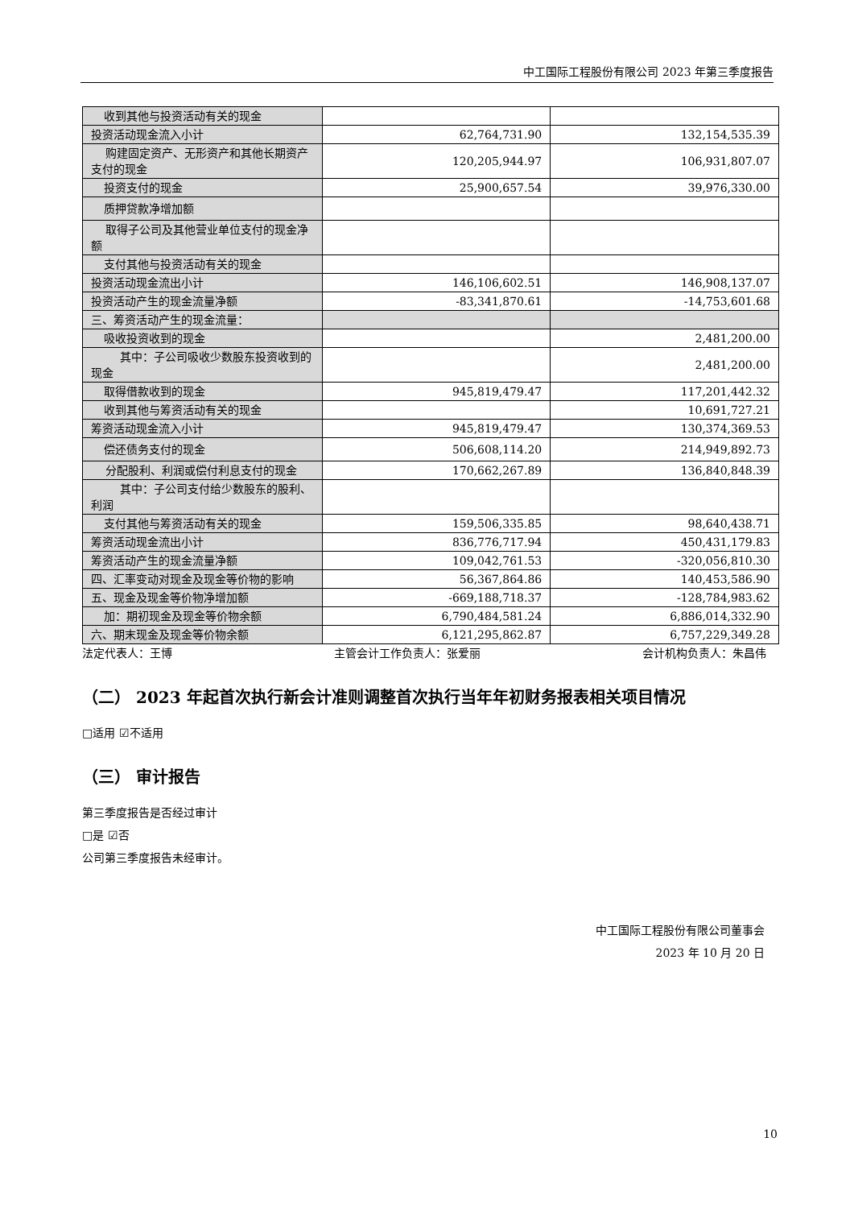中工国际工程股份有限公司 2023 年第三季度报告
| 收到其他与投资活动有关的现金 | | |
| 投资活动现金流入小计 | 62,764,731.90 | 132,154,535.39 |
| 购建固定资产、无形资产和其他长期资产支付的现金 | 120,205,944.97 | 106,931,807.07 |
| 投资支付的现金 | 25,900,657.54 | 39,976,330.00 |
| 质押贷款净增加额 | | |
| 取得子公司及其他营业单位支付的现金净额 | | |
| 支付其他与投资活动有关的现金 | | |
| 投资活动现金流出小计 | 146,106,602.51 | 146,908,137.07 |
| 投资活动产生的现金流量净额 | -83,341,870.61 | -14,753,601.68 |
| 三、筹资活动产生的现金流量： | | |
| 吸收投资收到的现金 | | 2,481,200.00 |
| 其中：子公司吸收少数股东投资收到的现金 | | 2,481,200.00 |
| 取得借款收到的现金 | 945,819,479.47 | 117,201,442.32 |
| 收到其他与筹资活动有关的现金 | | 10,691,727.21 |
| 筹资活动现金流入小计 | 945,819,479.47 | 130,374,369.53 |
| 偿还债务支付的现金 | 506,608,114.20 | 214,949,892.73 |
| 分配股利、利润或偿付利息支付的现金 | 170,662,267.89 | 136,840,848.39 |
| 其中：子公司支付给少数股东的股利、利润 | | |
| 支付其他与筹资活动有关的现金 | 159,506,335.85 | 98,640,438.71 |
| 筹资活动现金流出小计 | 836,776,717.94 | 450,431,179.83 |
| 筹资活动产生的现金流量净额 | 109,042,761.53 | -320,056,810.30 |
| 四、汇率变动对现金及现金等价物的影响 | 56,367,864.86 | 140,453,586.90 |
| 五、现金及现金等价物净增加额 | -669,188,718.37 | -128,784,983.62 |
| 加：期初现金及现金等价物余额 | 6,790,484,581.24 | 6,886,014,332.90 |
| 六、期末现金及现金等价物余额 | 6,121,295,862.87 | 6,757,229,349.28 |
法定代表人：王博 主管会计工作负责人：张爱丽 会计机构负责人：朱昌伟
（二） 2023 年起首次执行新会计准则调整首次执行当年年初财务报表相关项目情况
□适用 ☑不适用
（三） 审计报告
第三季度报告是否经过审计
□是 ☑否
公司第三季度报告未经审计。
中工国际工程股份有限公司董事会
2023 年 10 月 20 日
10